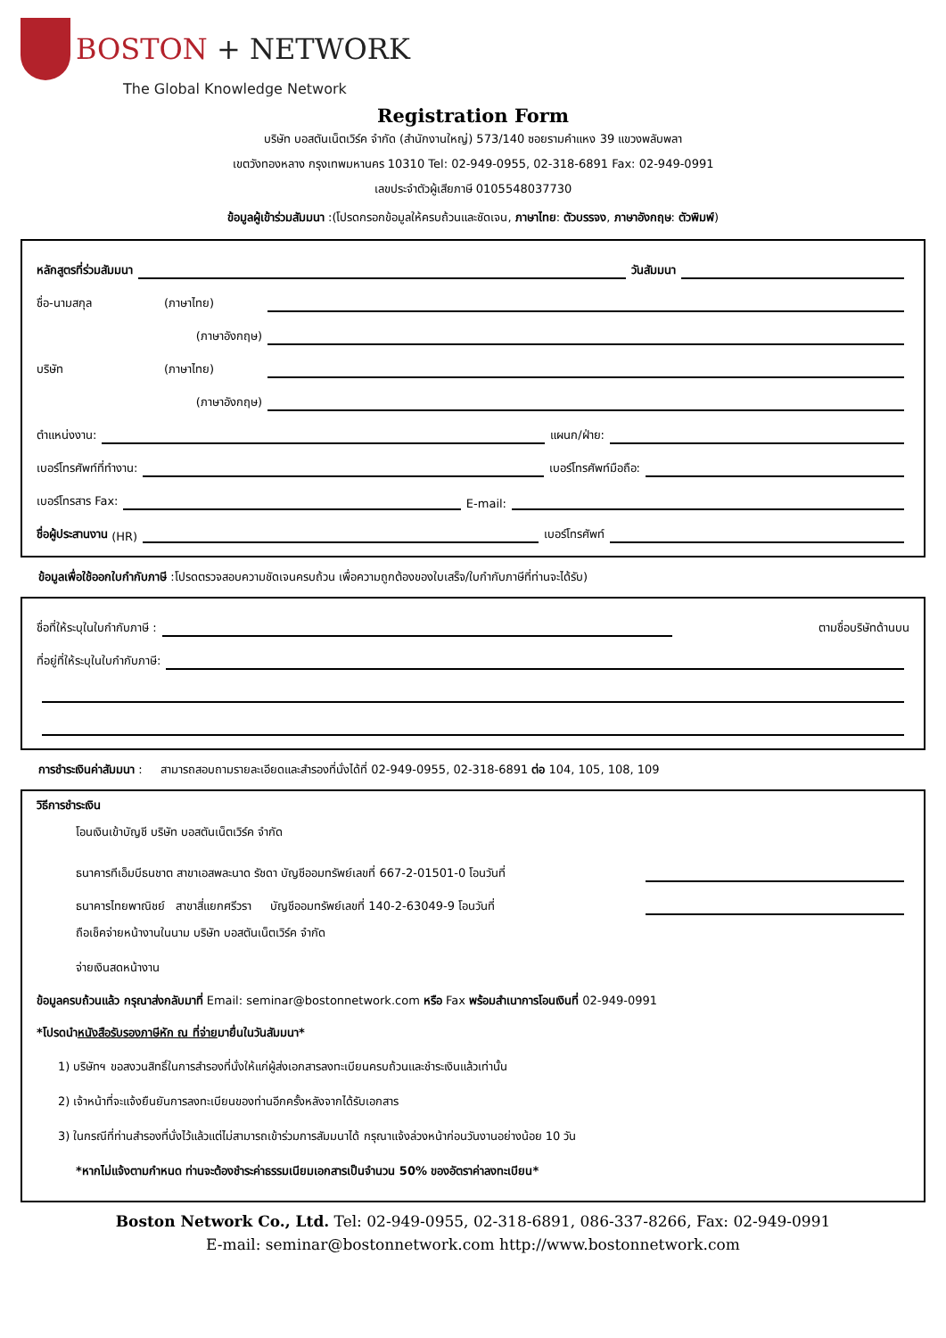BOSTON + NETWORK
The Global Knowledge Network
Registration Form
บริษัท บอสตันเน็ตเวิร์ค จำกัด (สำนักงานใหญ่) 573/140 ซอยรามคำแหง 39 แขวงพลับพลา
เขตวังทองหลาง กรุงเทพมหานคร 10310 Tel: 02-949-0955, 02-318-6891 Fax: 02-949-0991
เลขประจำตัวผู้เสียภาษี 0105548037730
ข้อมูลผู้เข้าร่วมสัมมนา :(โปรดกรอกข้อมูลให้ครบถ้วนและชัดเจน, ภาษาไทย: ตัวบรรจง, ภาษาอังกฤษ: ตัวพิมพ์)
หลักสูตรที่ร่วมสัมมนา วันสัมมนา
ชื่อ-นามสกุล (ภาษาไทย)
(ภาษาอังกฤษ)
บริษัท (ภาษาไทย)
(ภาษาอังกฤษ)
ตำแหน่งงาน: แผนก/ฝ่าย:
เบอร์โทรศัพท์ที่ทำงาน: เบอร์โทรศัพท์มือถือ:
เบอร์โทรสาร Fax: E-mail:
ชื่อผู้ประสานงาน (HR) เบอร์โทรศัพท์
ข้อมูลเพื่อใช้ออกใบกำกับภาษี :โปรดตรวจสอบความชัดเจนครบถ้วน เพื่อความถูกต้องของใบเสร็จ/ใบกำกับภาษีที่ท่านจะได้รับ)
ชื่อที่ให้ระบุในใบกำกับภาษี : ตามชื่อบริษัทด้านบน
ที่อยู่ที่ให้ระบุในใบกำกับภาษี:
การชำระเงินค่าสัมมนา : สามารถสอบถามรายละเอียดและสำรองที่นั่งได้ที่ 02-949-0955, 02-318-6891 ต่อ 104, 105, 108, 109
วิธีการชำระเงิน
โอนเงินเข้าบัญชี บริษัท บอสตันเน็ตเวิร์ค จำกัด
ธนาคารทีเอ็มบีธนชาต สาขาเอสพละนาด รัชดา บัญชีออมทรัพย์เลขที่ 667-2-01501-0 โอนวันที่
ธนาคารไทยพาณิชย์ สาขาสี่แยกศรีวรา บัญชีออมทรัพย์เลขที่ 140-2-63049-9 โอนวันที่
ถือเช็คจ่ายหน้างานในนาม บริษัท บอสตันเน็ตเวิร์ค จำกัด
จ่ายเงินสดหน้างาน
ข้อมูลครบถ้วนแล้ว กรุณาส่งกลับมาที่ Email: seminar@bostonnetwork.com หรือ Fax พร้อมสำเนาการโอนเงินที่ 02-949-0991
*โปรดนำหนังสือรับรองภาษีหัก ณ ที่จ่ายมายื่นในวันสัมมนา*
1) บริษัทฯ ขอสงวนสิทธิ์ในการสำรองที่นั่งให้แก่ผู้ส่งเอกสารลงทะเบียนครบถ้วนและชำระเงินแล้วเท่านั้น
2) เจ้าหน้าที่จะแจ้งยืนยันการลงทะเบียนของท่านอีกครั้งหลังจากได้รับเอกสาร
3) ในกรณีที่ท่านสำรองที่นั่งไว้แล้วแต่ไม่สามารถเข้าร่วมการสัมมนาได้ กรุณาแจ้งล่วงหน้าก่อนวันงานอย่างน้อย 10 วัน
*หากไม่แจ้งตามกำหนด ท่านจะต้องชำระค่าธรรมเนียมเอกสารเป็นจำนวน 50% ของอัตราค่าลงทะเบียน*
Boston Network Co., Ltd. Tel: 02-949-0955, 02-318-6891, 086-337-8266, Fax: 02-949-0991
E-mail: seminar@bostonnetwork.com http://www.bostonnetwork.com